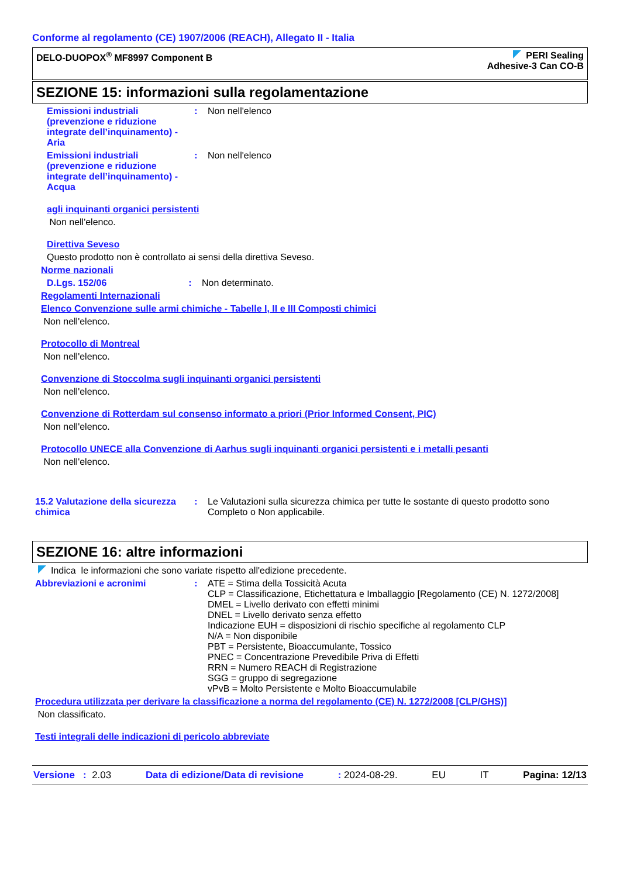Conforme al regolamento (CE) 1907/2006 (REACH), Allegato II - Italia
DELO-DUOPOX<sup>®</sup> MF8997 Component B
PERI Sealing
Adhesive-3 Can CO-B
SEZIONE 15: informazioni sulla regolamentazione
Emissioni industriali (prevenzione e riduzione integrate dell’inquinamento) - Aria
: Non nell'elenco
Emissioni industriali (prevenzione e riduzione integrate dell’inquinamento) - Acqua
: Non nell'elenco
agli inquinanti organici persistenti
Non nell'elenco.
Direttiva Seveso
Questo prodotto non è controllato ai sensi della direttiva Seveso.
Norme nazionali
D.Lgs. 152/06 : Non determinato.
Regolamenti Internazionali
Elenco Convenzione sulle armi chimiche - Tabelle I, II e III Composti chimici
Non nell'elenco.
Protocollo di Montreal
Non nell'elenco.
Convenzione di Stoccolma sugli inquinanti organici persistenti
Non nell'elenco.
Convenzione di Rotterdam sul consenso informato a priori (Prior Informed Consent, PIC)
Non nell'elenco.
Protocollo UNECE alla Convenzione di Aarhus sugli inquinanti organici persistenti e i metalli pesanti
Non nell'elenco.
15.2 Valutazione della sicurezza chimica
: Le Valutazioni sulla sicurezza chimica per tutte le sostante di questo prodotto sono Completo o Non applicabile.
SEZIONE 16: altre informazioni
Indica le informazioni che sono variate rispetto all'edizione precedente.
Abbreviazioni e acronimi : ATE = Stima della Tossicità Acuta
CLP = Classificazione, Etichettatura e Imballaggio [Regolamento (CE) N. 1272/2008]
DMEL = Livello derivato con effetti minimi
DNEL = Livello derivato senza effetto
Indicazione EUH = disposizioni di rischio specifiche al regolamento CLP
N/A = Non disponibile
PBT = Persistente, Bioaccumulante, Tossico
PNEC = Concentrazione Prevedibile Priva di Effetti
RRN = Numero REACH di Registrazione
SGG = gruppo di segregazione
vPvB = Molto Persistente e Molto Bioaccumulabile
Procedura utilizzata per derivare la classificazione a norma del regolamento (CE) N. 1272/2008 [CLP/GHS)]
Non classificato.
Testi integrali delle indicazioni di pericolo abbreviate
Versione : 2.03 Data di edizione/Data di revisione: 2024-08-29. EU IT Pagina: 12/13